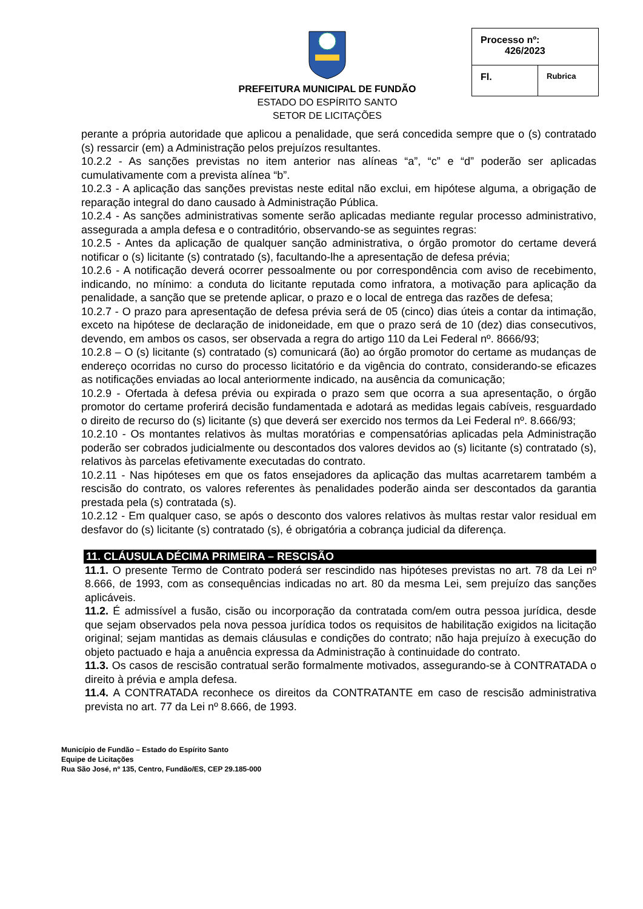PREFEITURA MUNICIPAL DE FUNDÃO
ESTADO DO ESPÍRITO SANTO
SETOR DE LICITAÇÕES
| Processo nº: 426/2023 | |
| Fl. | Rubrica |
perante a própria autoridade que aplicou a penalidade, que será concedida sempre que o (s) contratado (s) ressarcir (em) a Administração pelos prejuízos resultantes.
10.2.2 - As sanções previstas no item anterior nas alíneas “a”, “c” e “d” poderão ser aplicadas cumulativamente com a prevista alínea “b”.
10.2.3 - A aplicação das sanções previstas neste edital não exclui, em hipótese alguma, a obrigação de reparação integral do dano causado à Administração Pública.
10.2.4 - As sanções administrativas somente serão aplicadas mediante regular processo administrativo, assegurada a ampla defesa e o contraditório, observando-se as seguintes regras:
10.2.5 - Antes da aplicação de qualquer sanção administrativa, o órgão promotor do certame deverá notificar o (s) licitante (s) contratado (s), facultando-lhe a apresentação de defesa prévia;
10.2.6 - A notificação deverá ocorrer pessoalmente ou por correspondência com aviso de recebimento, indicando, no mínimo: a conduta do licitante reputada como infratora, a motivação para aplicação da penalidade, a sanção que se pretende aplicar, o prazo e o local de entrega das razões de defesa;
10.2.7 - O prazo para apresentação de defesa prévia será de 05 (cinco) dias úteis a contar da intimação, exceto na hipótese de declaração de inidoneidade, em que o prazo será de 10 (dez) dias consecutivos, devendo, em ambos os casos, ser observada a regra do artigo 110 da Lei Federal nº. 8666/93;
10.2.8 – O (s) licitante (s) contratado (s) comunicará (ão) ao órgão promotor do certame as mudanças de endereço ocorridas no curso do processo licitatório e da vigência do contrato, considerando-se eficazes as notificações enviadas ao local anteriormente indicado, na ausência da comunicação;
10.2.9 - Ofertada à defesa prévia ou expirada o prazo sem que ocorra a sua apresentação, o órgão promotor do certame proferirá decisão fundamentada e adotará as medidas legais cabíveis, resguardado o direito de recurso do (s) licitante (s) que deverá ser exercido nos termos da Lei Federal nº. 8.666/93;
10.2.10 - Os montantes relativos às multas moratórias e compensatórias aplicadas pela Administração poderão ser cobrados judicialmente ou descontados dos valores devidos ao (s) licitante (s) contratado (s), relativos às parcelas efetivamente executadas do contrato.
10.2.11 - Nas hipóteses em que os fatos ensejadores da aplicação das multas acarretarem também a rescisão do contrato, os valores referentes às penalidades poderão ainda ser descontados da garantia prestada pela (s) contratada (s).
10.2.12 - Em qualquer caso, se após o desconto dos valores relativos às multas restar valor residual em desfavor do (s) licitante (s) contratado (s), é obrigatória a cobrança judicial da diferença.
11. CLÁUSULA DÉCIMA PRIMEIRA – RESCISÃO
11.1. O presente Termo de Contrato poderá ser rescindido nas hipóteses previstas no art. 78 da Lei nº 8.666, de 1993, com as consequências indicadas no art. 80 da mesma Lei, sem prejuízo das sanções aplicáveis.
11.2. É admissível a fusão, cisão ou incorporação da contratada com/em outra pessoa jurídica, desde que sejam observados pela nova pessoa jurídica todos os requisitos de habilitação exigidos na licitação original; sejam mantidas as demais cláusulas e condições do contrato; não haja prejuízo à execução do objeto pactuado e haja a anuência expressa da Administração à continuidade do contrato.
11.3. Os casos de rescisão contratual serão formalmente motivados, assegurando-se à CONTRATADA o direito à prévia e ampla defesa.
11.4. A CONTRATADA reconhece os direitos da CONTRATANTE em caso de rescisão administrativa prevista no art. 77 da Lei nº 8.666, de 1993.
Município de Fundão – Estado do Espírito Santo
Equipe de Licitações
Rua São José, nº 135, Centro, Fundão/ES, CEP 29.185-000